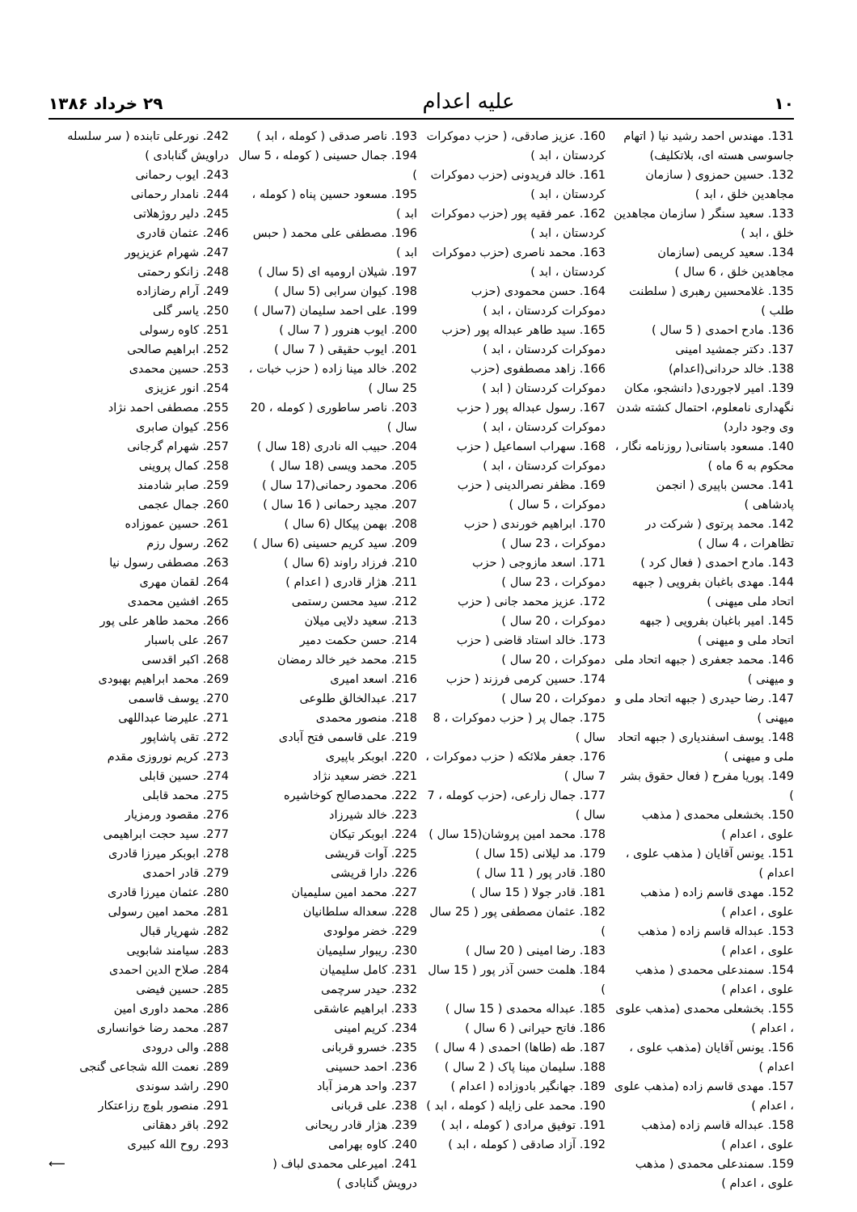١٠ علیه اعدام ۲۹ خرداد ۱۳۸۶
131. مهندس احمد رشید نیا ( اتهام جاسوسی هسته ای، بلاتکلیف)
132. حسین حمزوی ( سازمان مجاهدین خلق ، ابد )
133. سعید سنگر ( سازمان مجاهدین خلق ، ابد )
134. سعید کریمی (سازمان مجاهدین خلق ، 6 سال )
135. غلامحسین رهبری ( سلطنت طلب )
136. مادح احمدی ( 5 سال )
137. دکتر جمشید امینی
138. خالد حردانی(اعدام)
139. امیر لاجوردی( دانشجو، مکان نگهداری نامعلوم، احتمال کشته شدن وی وجود دارد)
140. مسعود باستانی( روزنامه نگار ، محکوم به 6 ماه )
141. محسن باپیری ( انجمن پادشاهی )
142. محمد پرتوی ( شرکت در تظاهرات ، 4 سال )
143. مادح احمدی ( فعال کرد )
144. مهدی باغبان بفرویی ( جبهه اتحاد ملی میهنی )
145. امیر باغبان بفرویی ( جبهه اتحاد ملی و میهنی )
146. محمد جعفری ( جبهه اتحاد ملی و میهنی )
147. رضا حیدری ( جبهه اتحاد ملی و میهنی )
148. یوسف اسفندیاری ( جبهه اتحاد ملی و میهنی )
149. پوریا مفرح ( فعال حقوق بشر )
150. بخشعلی محمدی ( مذهب علوی ، اعدام )
151. یونس آقایان ( مذهب علوی ، اعدام )
152. مهدی قاسم زاده ( مذهب علوی ، اعدام )
153. عبداله قاسم زاده ( مذهب علوی ، اعدام )
154. سمندعلی محمدی ( مذهب علوی ، اعدام )
155. بخشعلی محمدی (مذهب علوی ، اعدام )
156. یونس آقایان (مذهب علوی ، اعدام )
157. مهدی قاسم زاده (مذهب علوی ، اعدام )
158. عبداله قاسم زاده (مذهب علوی ، اعدام )
159. سمندعلی محمدی ( مذهب علوی ، اعدام )
160. عزیز صادقی، ( حزب دموکرات کردستان ، ابد )
161. خالد فریدونی (حزب دموکرات کردستان ، ابد )
162. عمر فقیه پور (حزب دموکرات کردستان ، ابد )
163. محمد ناصری (حزب دموکرات کردستان ، ابد )
164. حسن محمودی (حزب دموکرات کردستان ، ابد )
165. سید طاهر عبداله پور (حزب دموکرات کردستان ، ابد )
166. زاهد مصطفوی (حزب دموکرات کردستان ( ابد )
167. رسول عبداله پور ( حزب دموکرات کردستان ، ابد )
168. سهراب اسماعیل ( حزب دموکرات کردستان ، ابد )
169. مظفر نصرالدینی ( حزب دموکرات ، 5 سال )
170. ابراهیم خورندی ( حزب دموکرات ، 23 سال )
171. اسعد مازوجی ( حزب دموکرات ، 23 سال )
172. عزیز محمد جانی ( حزب دموکرات ، 20 سال )
173. خالد استاد قاضی ( حزب دموکرات ، 20 سال )
174. حسین کرمی فرزند ( حزب دموکرات ، 20 سال )
175. جمال پر ( حزب دموکرات ، 8 سال )
176. جعفر ملائکه ( حزب دموکرات ، 7 سال )
177. جمال زارعی، (حزب کومله ، 7 سال )
178. محمد امین پروشان(15 سال )
179. مد لیلانی (15 سال )
180. قادر پور ( 11 سال )
181. قادر جولا ( 15 سال )
182. عثمان مصطفی پور ( 25 سال )
183. رضا امینی ( 20 سال )
184. هلمت حسن آذر پور ( 15 سال )
185. عبداله محمدی ( 15 سال )
186. فاتح حیرانی ( 6 سال )
187. طه (طاها) احمدی ( 4 سال )
188. سلیمان مینا پاک ( 2 سال )
189. جهانگیر بادوزاده ( اعدام )
190. محمد علی زایله ( کومله ، ابد )
191. توفیق مرادی ( کومله ، ابد )
192. آزاد صادقی ( کومله ، ابد )
193. ناصر صدقی ( کومله ، ابد )
194. جمال حسینی ( کومله ، 5 سال )
195. مسعود حسین پناه ( کومله ، ابد )
196. مصطفی علی محمد ( حبس ابد )
197. شیلان ارومیه ای (5 سال )
198. کیوان سرابی (5 سال )
199. علی احمد سلیمان (7سال )
200. ایوب هنرور ( 7 سال )
201. ایوب حقیقی ( 7 سال )
202. خالد مینا زاده ( حزب خبات ، 25 سال )
203. ناصر ساطوری ( کومله ، 20 سال )
204. حبیب اله نادری (18 سال )
205. محمد ویسی (18 سال )
206. محمود رحمانی(17 سال )
207. مجید رحمانی ( 16 سال )
208. بهمن پیکال (6 سال )
209. سید کریم حسینی (6 سال )
210. فرزاد راوند (6 سال )
211. هژار قادری ( اعدام )
212. سید محسن رستمی
213. سعید دلایی میلان
214. حسن حکمت دمیر
215. محمد خیر خالد رمضان
216. اسعد امیری
217. عبدالخالق طلوعی
218. منصور محمدی
219. علی قاسمی فتح آبادی
220. ابوبکر باپیری
221. خضر سعید نژاد
222. محمدصالح کوخاشیره
223. خالد شیرزاد
224. ابوبکر تیکان
225. آوات قریشی
226. دارا قریشی
227. محمد امین سلیمیان
228. سعداله سلطانیان
229. خضر مولودی
230. ریبوار سلیمیان
231. کامل سلیمیان
232. حیدر سرچمی
233. ابراهیم عاشقی
234. کریم امینی
235. خسرو قربانی
236. احمد حسینی
237. واحد هرمز آباد
238. علی قربانی
239. هژار قادر ریحانی
240. کاوه بهرامی
241. امیرعلی محمدی لباف ( درویش گنابادی )
242. نورعلی تابنده ( سر سلسله دراویش گنابادی )
243. ایوب رحمانی
244. نامدار رحمانی
245. دلیر روژهلاتی
246. عثمان قادری
247. شهرام عزیزپور
248. زانکو رحمتی
249. آرام رضازاده
250. یاسر گلی
251. کاوه رسولی
252. ابراهیم صالحی
253. حسین محمدی
254. انور عزیزی
255. مصطفی احمد نژاد
256. کیوان صابری
257. شهرام گرجانی
258. کمال پروینی
259. صابر شادمند
260. جمال عجمی
261. حسین عموزاده
262. رسول رزم
263. مصطفی رسول نیا
264. لقمان مهری
265. افشین محمدی
266. محمد طاهر علی پور
267. علی باسبار
268. اکبر اقدسی
269. محمد ابراهیم بهبودی
270. یوسف قاسمی
271. علیرضا عبداللهی
272. تقی پاشاپور
273. کریم نوروزی مقدم
274. حسین قابلی
275. محمد قابلی
276. مقصود ورمزیار
277. سید حجت ابراهیمی
278. ابوبکر میرزا قادری
279. قادر احمدی
280. عثمان میرزا قادری
281. محمد امین رسولی
282. شهریار قبال
283. سیامند شابویی
284. صلاح الدین احمدی
285. حسین فیضی
286. محمد داوری امین
287. محمد رضا خوانساری
288. والی درودی
289. نعمت الله شجاعی گنجی
290. راشد سوندی
291. منصور بلوچ رزاعتکار
292. باقر دهقانی
293. روح الله کبیری
⟵